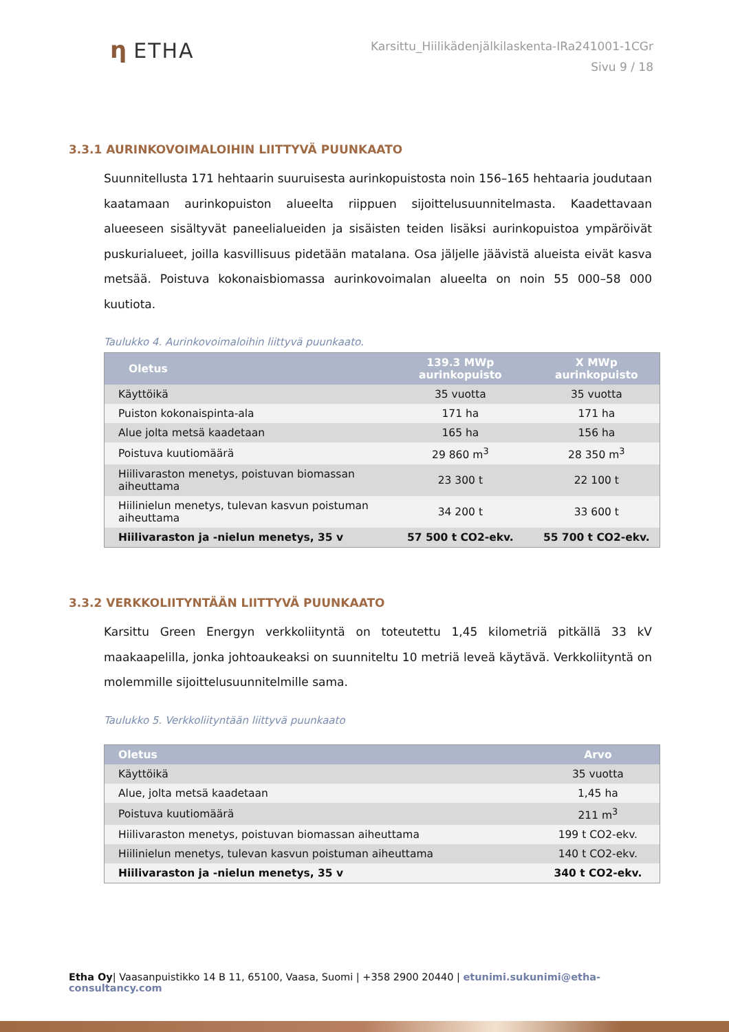η ETHA
Karsittu_Hiilikädenjälkilaskenta-IRa241001-1CGr
Sivu 9 / 18
3.3.1 AURINKOVOIMALOIHIN LIITTYVÄ PUUNKAATO
Suunnitellusta 171 hehtaarin suuruisesta aurinkopuistosta noin 156–165 hehtaaria joudutaan kaatamaan aurinkopuiston alueelta riippuen sijoittelusuunnitelmasta. Kaadettavaan alueeseen sisältyvät paneelialueiden ja sisäisten teiden lisäksi aurinkopuistoa ympäröivät puskurialueet, joilla kasvillisuus pidetään matalana. Osa jäljelle jäävistä alueista eivät kasva metsää. Poistuva kokonaisbiomassa aurinkovoimalan alueelta on noin 55 000–58 000 kuutiota.
Taulukko 4. Aurinkovoimaloihin liittyvä puunkaato.
| Oletus | 139.3 MWp aurinkopuisto | X MWp aurinkopuisto |
| --- | --- | --- |
| Käyttöikä | 35 vuotta | 35 vuotta |
| Puiston kokonaispinta-ala | 171 ha | 171 ha |
| Alue jolta metsä kaadetaan | 165 ha | 156 ha |
| Poistuva kuutiomäärä | 29 860 m<sup>3</sup> | 28 350 m<sup>3</sup> |
| Hiilivaraston menetys, poistuvan biomassan aiheuttama | 23 300 t | 22 100 t |
| Hiilinielun menetys, tulevan kasvun poistuman aiheuttama | 34 200 t | 33 600 t |
| Hiilivaraston ja -nielun menetys, 35 v | 57 500 t CO2-ekv. | 55 700 t CO2-ekv. |
3.3.2 VERKKOLIITYNTÄÄN LIITTYVÄ PUUNKAATO
Karsittu Green Energyn verkkoliityntä on toteutettu 1,45 kilometriä pitkällä 33 kV maakaapelilla, jonka johtoaukeaksi on suunniteltu 10 metriä leveä käytävä. Verkkoliityntä on molemmille sijoittelusuunnitelmille sama.
Taulukko 5. Verkkoliityntään liittyvä puunkaato
| Oletus | Arvo |
| --- | --- |
| Käyttöikä | 35 vuotta |
| Alue, jolta metsä kaadetaan | 1,45 ha |
| Poistuva kuutiomäärä | 211 m<sup>3</sup> |
| Hiilivaraston menetys, poistuvan biomassan aiheuttama | 199 t CO2-ekv. |
| Hiilinielun menetys, tulevan kasvun poistuman aiheuttama | 140 t CO2-ekv. |
| Hiilivaraston ja -nielun menetys, 35 v | 340 t CO2-ekv. |
Etha Oy| Vaasanpuistikko 14 B 11, 65100, Vaasa, Suomi | +358 2900 20440 | etunimi.sukunimi@etha-consultancy.com